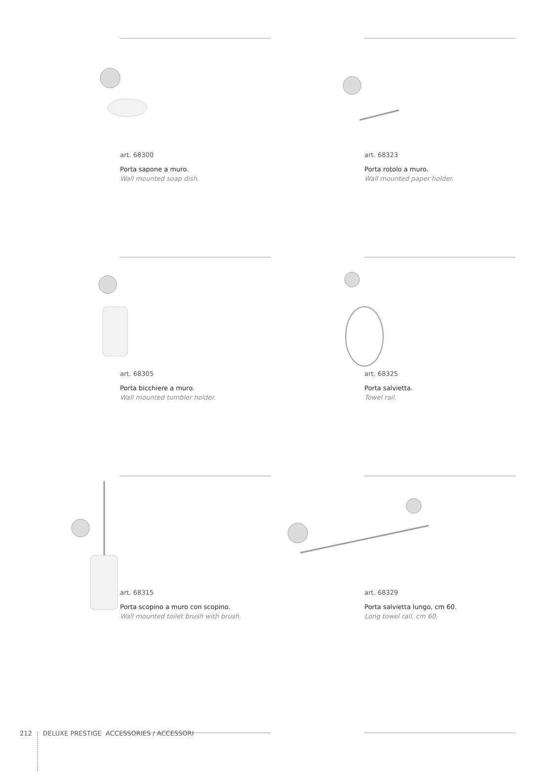art. 68300
Porta sapone a muro.
Wall mounted soap dish.
art. 68323
Porta rotolo a muro.
Wall mounted paper holder.
art. 68305
Porta bicchiere a muro.
Wall mounted tumbler holder.
art. 68325
Porta salvietta.
Towel rail.
art. 68315
Porta scopino a muro con scopino.
Wall mounted toilet brush with brush.
art. 68329
Porta salvietta lungo, cm 60.
Long towel rail, cm 60.
212 DELUXE PRESTIGE ACCESSORIES / ACCESSORI